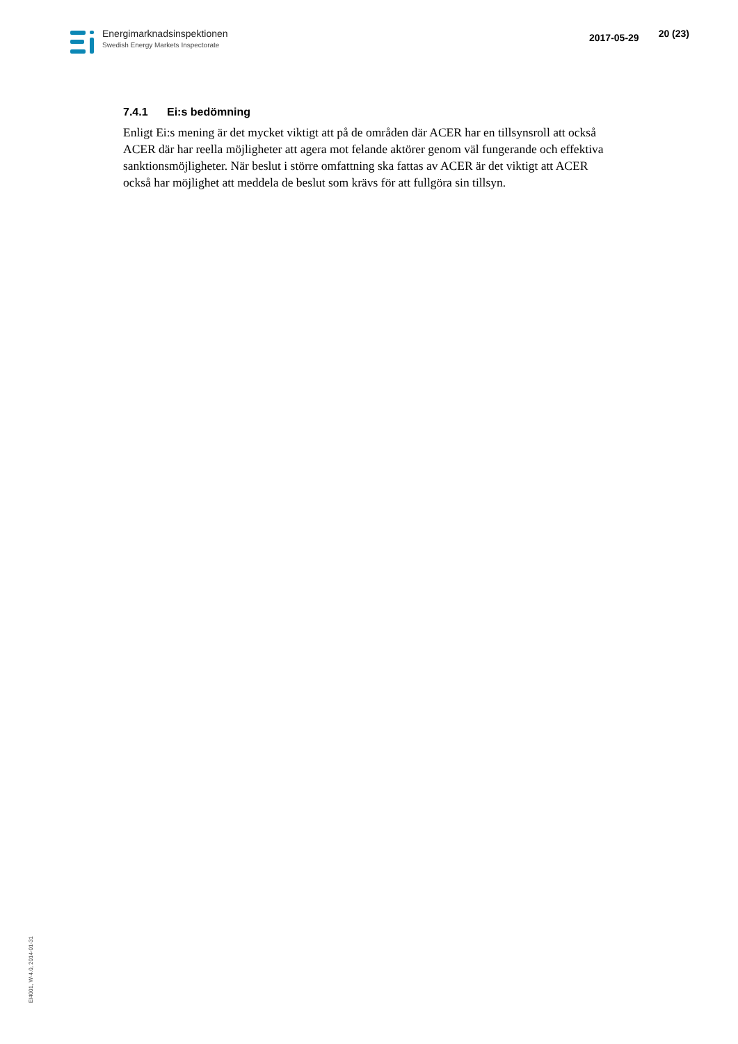Energimarknadsinspektionen
Swedish Energy Markets Inspectorate
2017-05-29
20 (23)
7.4.1 Ei:s bedömning
Enligt Ei:s mening är det mycket viktigt att på de områden där ACER har en tillsynsroll att också ACER där har reella möjligheter att agera mot felande aktörer genom väl fungerande och effektiva sanktionsmöjligheter. När beslut i större omfattning ska fattas av ACER är det viktigt att ACER också har möjlighet att meddela de beslut som krävs för att fullgöra sin tillsyn.
EI4001, W-4.0, 2014-01-31